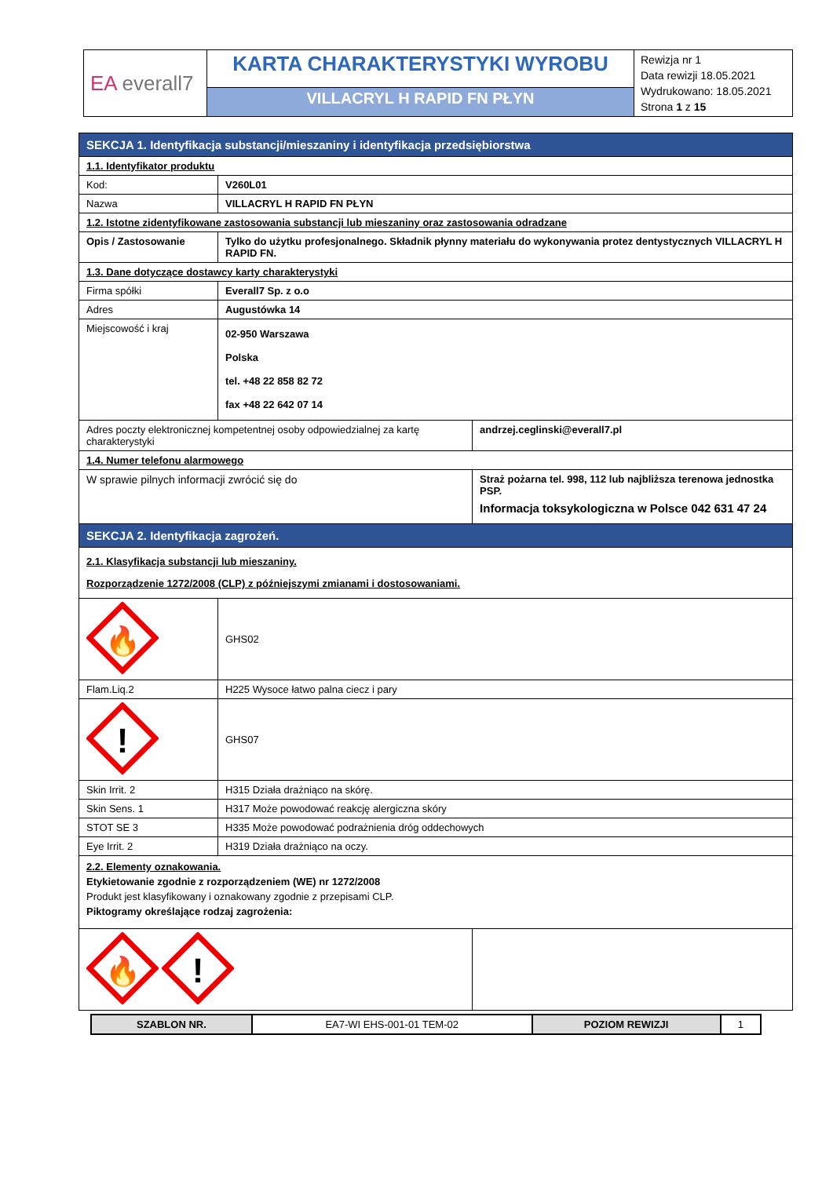| EA everall7 | KARTA CHARAKTERYSTYKI WYROBU | Rewizja nr 1 Data rewizji 18.05.2021 Wydrukowano: 18.05.2021 Strona 1 z 15 |
| | VILLACRYL H RAPID FN PŁYN | |
| SEKCJA 1. Identyfikacja substancji/mieszaniny i identyfikacja przedsiębiorstwa | | |
| 1.1. Identyfikator produktu | | |
| Kod: | V260L01 | |
| Nazwa | VILLACRYL H RAPID FN PŁYN | |
| 1.2. Istotne zidentyfikowane zastosowania substancji lub mieszaniny oraz zastosowania odradzane | | |
| Opis / Zastosowanie | Tylko do użytku profesjonalnego. Składnik płynny materiału do wykonywania protez dentystycznych VILLACRYL H RAPID FN. | |
| 1.3. Dane dotyczące dostawcy karty charakterystyki | | |
| Firma spółki | Everall7 Sp. z o.o | |
| Adres | Augustówka 14 | |
| Miejscowość i kraj | 02-950 Warszawa Polska tel. +48 22 858 82 72 fax +48 22 642 07 14 | |
| Adres poczty elektronicznej kompetentnej osoby odpowiedzialnej za kartę charakterystyki | | andrzej.ceglinski@everall7.pl |
| 1.4. Numer telefonu alarmowego | | |
| W sprawie pilnych informacji zwrócić się do | | Straż pożarna tel. 998, 112 lub najbliższa terenowa jednostka PSP. Informacja toksykologiczna w Polsce 042 631 47 24 |
| SEKCJA 2. Identyfikacja zagrożeń. | | |
| 2.1. Klasyfikacja substancji lub mieszaniny. Rozporządzenie 1272/2008 (CLP) z późniejszymi zmianami i dostosowaniami. | | |
| 🔥 | GHS02 | |
| Flam.Liq.2 | H225 Wysoce łatwo palna ciecz i pary | |
| ! | GHS07 | |
| Skin Irrit. 2 | H315 Działa drażniąco na skórę. | |
| Skin Sens. 1 | H317 Może powodować reakcję alergiczna skóry | |
| STOT SE 3 | H335 Może powodować podrażnienia dróg oddechowych | |
| Eye Irrit. 2 | H319 Działa drażniąco na oczy. | |
| 2.2. Elementy oznakowania. Etykietowanie zgodnie z rozporządzeniem (WE) nr 1272/2008 Produkt jest klasyfikowany i oznakowany zgodnie z przepisami CLP. Piktogramy określające rodzaj zagrożenia: | | |
| 🔥 ! | | |
| SZABLON NR. | EA7-WI EHS-001-01 TEM-02 | POZIOM REWIZJI | 1 |